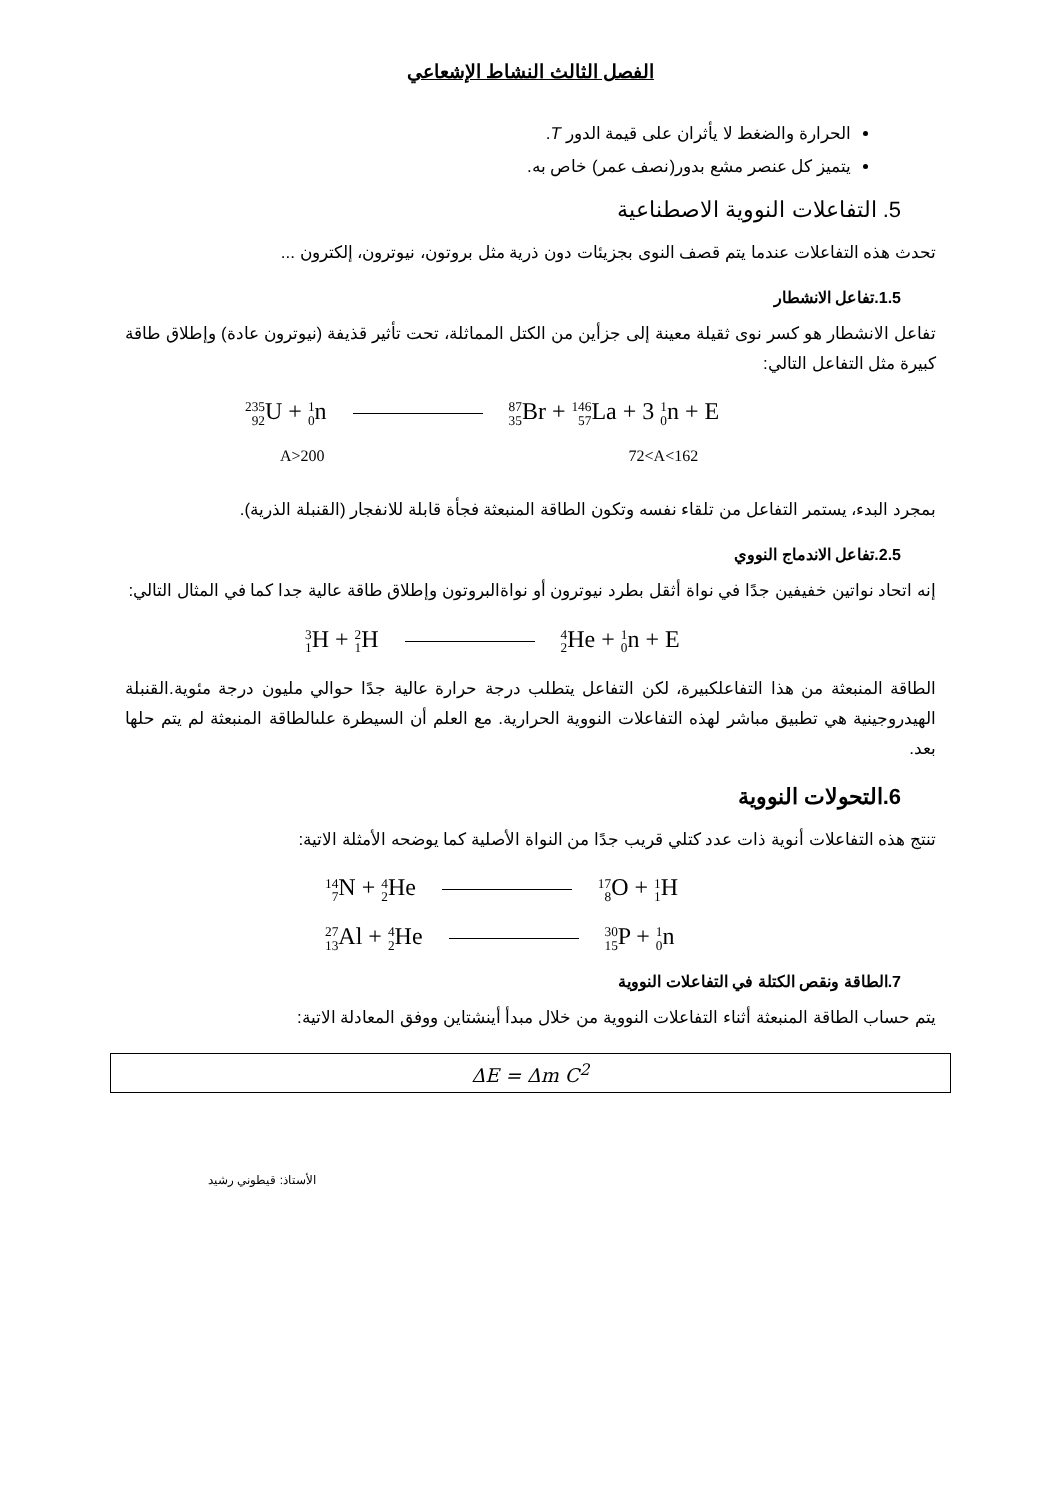الفصل الثالث النشاط الإشعاعي
الحرارة والضغط لا يأثران على قيمة الدور T.
يتميز كل عنصر مشع بدور(نصف عمر) خاص به.
5. التفاعلات النووية الاصطناعية
تحدث هذه التفاعلات عندما يتم قصف النوى بجزيئات دون ذرية مثل بروتون، نيوترون، إلكترون ...
1.5.تفاعل الانشطار
تفاعل الانشطار هو كسر نوى ثقيلة معينة إلى جزأين من الكتل المماثلة، تحت تأثير قذيفة (نيوترون عادة) وإطلاق طاقة كبيرة مثل التفاعل التالي:
<sup>235</sup> <sub>92</sub> U + <sup>1</sup><sub>0</sub>n <sup>87</sup><sub>35</sub> Br + <sup>146</sup><sub>57</sub> La + 3 <sup>1</sup><sub>0</sub>n + E
A>200 72<A<162
بمجرد البدء، يستمر التفاعل من تلقاء نفسه وتكون الطاقة المنبعثة فجأة قابلة للانفجار (القنبلة الذرية).
2.5.تفاعل الاندماج النووي
إنه اتحاد نواتين خفيفين جدًا في نواة أثقل بطرد نيوترون أو نواةالبروتون وإطلاق طاقة عالية جدا كما في المثال التالي:
<sup>3</sup> <sub>1</sub> H + <sup>2</sup><sub>1</sub> H <sup>4</sup><sub>2</sub> He + <sup>1</sup><sub>0</sub>n + E
الطاقة المنبعثة من هذا التفاعلكبيرة، لكن التفاعل يتطلب درجة حرارة عالية جدًا حوالي مليون درجة مئوية.القنبلة الهيدروجينية هي تطبيق مباشر لهذه التفاعلات النووية الحرارية. مع العلم أن السيطرة علىالطاقة المنبعثة لم يتم حلها بعد.
6.التحولات النووية
تنتج هذه التفاعلات أنوية ذات عدد كتلي قريب جدًا من النواة الأصلية كما يوضحه الأمثلة الاتية:
<sup>14</sup> <sub>7</sub> N + <sup>4</sup><sub>2</sub> He <sup>17</sup><sub>8</sub> O + <sup>1</sup><sub>1</sub> H
<sup>27</sup> <sub>13</sub> Al + <sup>4</sup><sub>2</sub> He <sup>30</sup><sub>15</sub> P + <sup>1</sup><sub>0</sub>n
7.الطاقة ونقص الكتلة في التفاعلات النووية
يتم حساب الطاقة المنبعثة أثناء التفاعلات النووية من خلال مبدأ أينشتاين ووفق المعادلة الاتية:
ΔE = Δm C<sup>2</sup>
الأستاذ: قيطوني رشيد